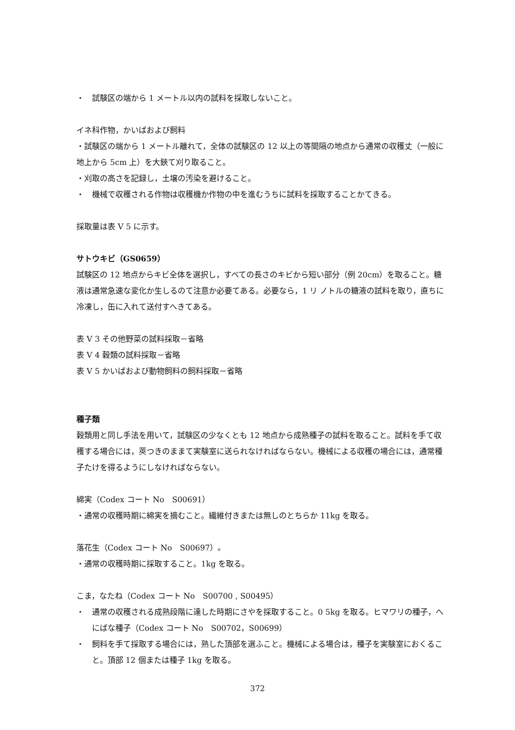・　試験区の端から 1 メートル以内の試料を採取しないこと。
イネ科作物，かいばおよび飼料
・試験区の端から 1 メートル離れて，全体の試験区の 12 以上の等間隔の地点から通常の収穫丈（一般に地上から 5cm 上）を大鋏て刈り取ること。
・刈取の高さを記録し，土壌の汚染を避けること。
・　機械で収穫される作物は収穫機か作物の中を進むうちに試料を採取することかてきる。
採取量は表 V 5 に示す。
サトウキビ（GS0659）
試験区の 12 地点からキビ全体を選択し，すべての長さのキビから短い部分（例 20cm）を取ること。糖液は通常急速な変化か生しるのて注意か必要てある。必要なら，1 リ ノトルの糖液の試料を取り，直ちに冷凍し，缶に入れて送付すへきてある。
表 V 3 その他野菜の試料採取－省略
表 V 4 穀類の試料採取－省略
表 V 5 かいばおよび動物飼料の飼料採取－省略
種子類
穀類用と同し手法を用いて，試験区の少なくとも 12 地点から成熟種子の試料を取ること。試料を手て収穫する場合には，莢つきのままて実験室に送られなければならない。機械による収穫の場合には，通常種子たけを得るようにしなければならない。
綿実（Codex コート No　S00691）
・通常の収穫時期に綿実を摘むこと。繊維付きまたは無しのとちらか 11kg を取る。
落花生（Codex コート No　S00697）。
・通常の収穫時期に採取すること。1kg を取る。
こま，なたね（Codex コート No　S00700 , S00495）
・　通常の収穫される成熟段階に達した時期にさやを採取すること。0 5kg を取る。ヒマワリの種子，へにばな種子（Codex コート No　S00702，S00699）
・　飼料を手て採取する場合には，熟した頂部を選ふこと。機械による場合は，種子を実験室におくること。頂部 12 個または種子 1kg を取る。
372